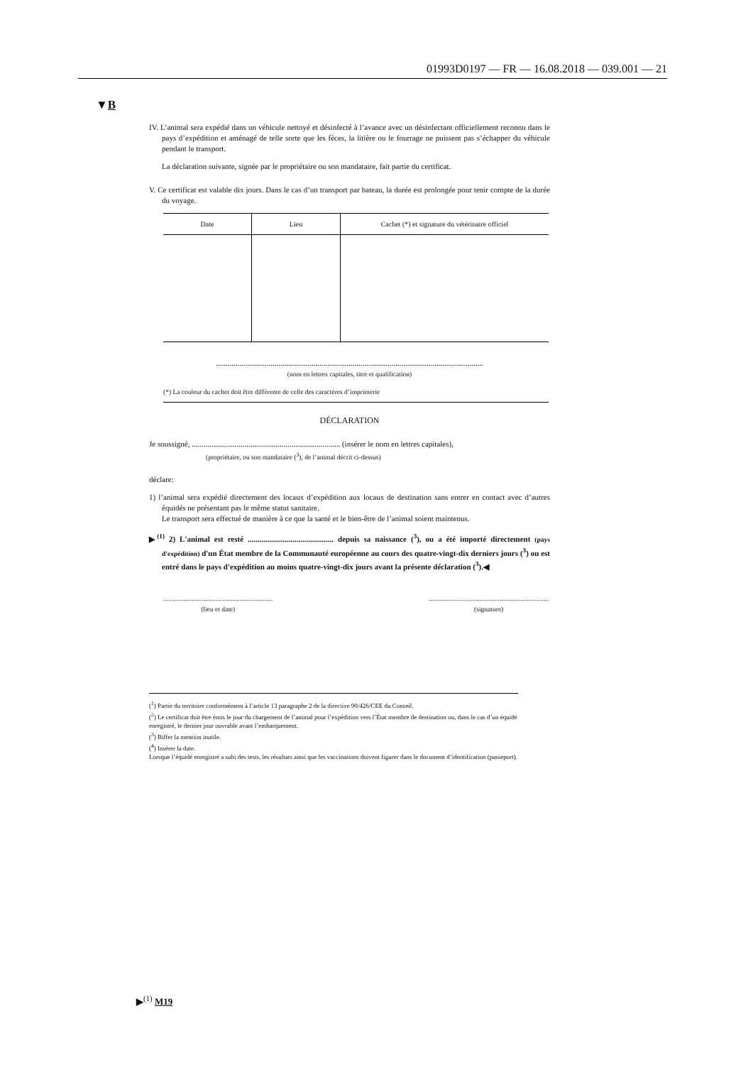01993D0197 — FR — 16.08.2018 — 039.001 — 21
▼B
IV. L’animal sera expédié dans un véhicule nettoyé et désinfecté à l’avance avec un désinfectant officiellement reconnu dans le pays d’expédition et aménagé de telle sorte que les fèces, la litière ou le fourrage ne puissent pas s’échapper du véhicule pendant le transport.
La déclaration suivante, signée par le propriétaire ou son mandataire, fait partie du certificat.
V. Ce certificat est valable dix jours. Dans le cas d’un transport par bateau, la durée est prolongée pour tenir compte de la durée du voyage.
| Date | Lieu | Cachet (*) et signature du vétérinaire officiel |
| --- | --- | --- |
.........................................................................................................................................
(nom en lettres capitales, titre et qualification)
(*) La couleur du cachet doit être différente de celle des caractères d’imprimerie
DÉCLARATION
Je soussigné, ............................................................................ (insérer le nom en lettres capitales),
(propriétaire, ou son mandataire (<sup>3</sup>), de l’animal décrit ci-dessus)
déclare:
1) l’animal sera expédié directement des locaux d’expédition aux locaux de destination sans entrer en contact avec d’autres équidés ne présentant pas le même statut sanitaire.
Le transport sera effectué de manière à ce que la santé et le bien-être de l’animal soient maintenus.
▶<sup>(1)</sup> 2) L'animal est resté ............................................ depuis sa naissance (<sup>3</sup>), ou a été importé directement (pays d'expédition) d'un État membre de la Communauté européenne au cours des quatre-vingt-dix derniers jours (<sup>3</sup>) ou est entré dans le pays d'expédition au moins quatre-vingt-dix jours avant la présente déclaration (<sup>3</sup>).◀
.................................................................
(lieu et date)
.......................................................................
(signature)
(<sup>1</sup>) Partie du territoire conformément à l’article 13 paragraphe 2 de la directive 90/426/CEE du Conseil.
(<sup>2</sup>) Le certificat doit être émis le jour du chargement de l’animal pour l’expédition vers l’État membre de destination ou, dans le cas d’un équidé enregistré, le dernier jour ouvrable avant l’embarquement.
(<sup>3</sup>) Biffer la mention inutile.
(<sup>4</sup>) Insérer la date.
Lorsque l’équidé enregistré a subi des tests, les résultats ainsi que les vaccinations doivent figurer dans le document d’identification (passeport).
▶<sup>(1)</sup> M19